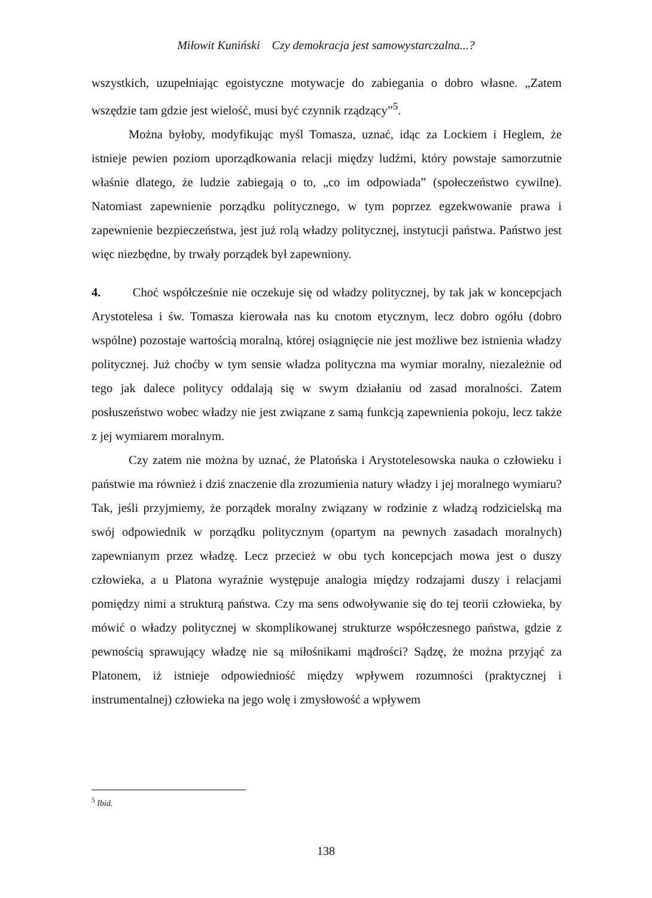Miłowit Kuniński Czy demokracja jest samowystarczalna...?
wszystkich, uzupełniając egoistyczne motywacje do zabiegania o dobro własne. „Zatem wszędzie tam gdzie jest wielość, musi być czynnik rządzący”<sup>5</sup>.
Można byłoby, modyfikując myśl Tomasza, uznać, idąc za Lockiem i Heglem, że istnieje pewien poziom uporządkowania relacji między ludźmi, który powstaje samorzutnie właśnie dlatego, że ludzie zabiegają o to, „co im odpowiada” (społeczeństwo cywilne). Natomiast zapewnienie porządku politycznego, w tym poprzez egzekwowanie prawa i zapewnienie bezpieczeństwa, jest już rolą władzy politycznej, instytucji państwa. Państwo jest więc niezbędne, by trwały porządek był zapewniony.
4. Choć współcześnie nie oczekuje się od władzy politycznej, by tak jak w koncepcjach Arystotelesa i św. Tomasza kierowała nas ku cnotom etycznym, lecz dobro ogółu (dobro wspólne) pozostaje wartością moralną, której osiągnięcie nie jest możliwe bez istnienia władzy politycznej. Już choćby w tym sensie władza polityczna ma wymiar moralny, niezależnie od tego jak dalece politycy oddalają się w swym działaniu od zasad moralności. Zatem posłuszeństwo wobec władzy nie jest związane z samą funkcją zapewnienia pokoju, lecz także z jej wymiarem moralnym.
Czy zatem nie można by uznać, że Platońska i Arystotelesowska nauka o człowieku i państwie ma również i dziś znaczenie dla zrozumienia natury władzy i jej moralnego wymiaru? Tak, jeśli przyjmiemy, że porządek moralny związany w rodzinie z władzą rodzicielską ma swój odpowiednik w porządku politycznym (opartym na pewnych zasadach moralnych) zapewnianym przez władzę. Lecz przecież w obu tych koncepcjach mowa jest o duszy człowieka, a u Platona wyraźnie występuje analogia między rodzajami duszy i relacjami pomiędzy nimi a strukturą państwa. Czy ma sens odwoływanie się do tej teorii człowieka, by mówić o władzy politycznej w skomplikowanej strukturze współczesnego państwa, gdzie z pewnością sprawujący władzę nie są miłośnikami mądrości? Sądzę, że można przyjąć za Platonem, iż istnieje odpowiedniość między wpływem rozumności (praktycznej i instrumentalnej) człowieka na jego wolę i zmysłowość a wpływem
<sup>5</sup> Ibid.
138